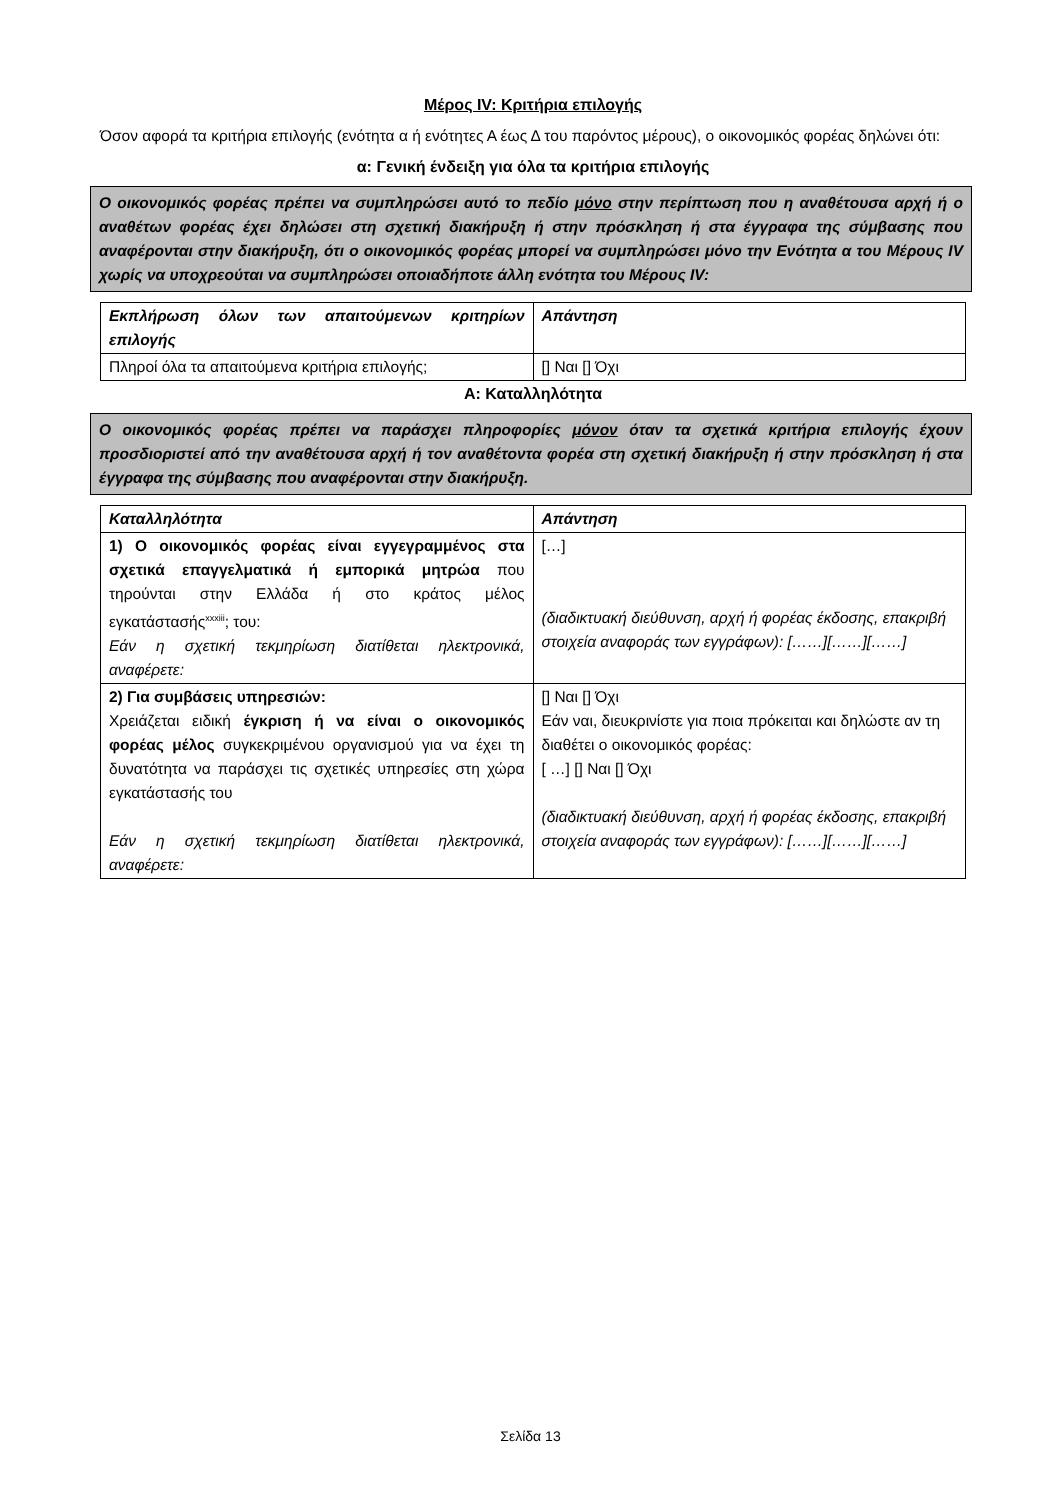Μέρος IV: Κριτήρια επιλογής
Όσον αφορά τα κριτήρια επιλογής (ενότητα α ή ενότητες Α έως Δ του παρόντος μέρους), ο οικονομικός φορέας δηλώνει ότι:
α: Γενική ένδειξη για όλα τα κριτήρια επιλογής
Ο οικονομικός φορέας πρέπει να συμπληρώσει αυτό το πεδίο μόνο στην περίπτωση που η αναθέτουσα αρχή ή ο αναθέτων φορέας έχει δηλώσει στη σχετική διακήρυξη ή στην πρόσκληση ή στα έγγραφα της σύμβασης που αναφέρονται στην διακήρυξη, ότι ο οικονομικός φορέας μπορεί να συμπληρώσει μόνο την Ενότητα α του Μέρους IV χωρίς να υποχρεούται να συμπληρώσει οποιαδήποτε άλλη ενότητα του Μέρους IV:
| Εκπλήρωση όλων των απαιτούμενων κριτηρίων επιλογής | Απάντηση |
| Πληροί όλα τα απαιτούμενα κριτήρια επιλογής; | [] Ναι [] Όχι |
Α: Καταλληλότητα
Ο οικονομικός φορέας πρέπει να παράσχει πληροφορίες μόνον όταν τα σχετικά κριτήρια επιλογής έχουν προσδιοριστεί από την αναθέτουσα αρχή ή τον αναθέτοντα φορέα στη σχετική διακήρυξη ή στην πρόσκληση ή στα έγγραφα της σύμβασης που αναφέρονται στην διακήρυξη.
| Καταλληλότητα | Απάντηση |
| 1) Ο οικονομικός φορέας είναι εγγεγραμμένος στα σχετικά επαγγελματικά ή εμπορικά μητρώα που τηρούνται στην Ελλάδα ή στο κράτος μέλος εγκατάστασής<sup>xxxiii</sup>; του: Εάν η σχετική τεκμηρίωση διατίθεται ηλεκτρονικά, αναφέρετε: | […] (διαδικτυακή διεύθυνση, αρχή ή φορέας έκδοσης, επακριβή στοιχεία αναφοράς των εγγράφων): [……][……][……] |
| 2) Για συμβάσεις υπηρεσιών: Χρειάζεται ειδική έγκριση ή να είναι ο οικονομικός φορέας μέλος συγκεκριμένου οργανισμού για να έχει τη δυνατότητα να παράσχει τις σχετικές υπηρεσίες στη χώρα εγκατάστασής του Εάν η σχετική τεκμηρίωση διατίθεται ηλεκτρονικά, αναφέρετε: | [] Ναι [] Όχι Εάν ναι, διευκρινίστε για ποια πρόκειται και δηλώστε αν τη διαθέτει ο οικονομικός φορέας: [ …] [] Ναι [] Όχι (διαδικτυακή διεύθυνση, αρχή ή φορέας έκδοσης, επακριβή στοιχεία αναφοράς των εγγράφων): [……][……][……] |
Σελίδα 13